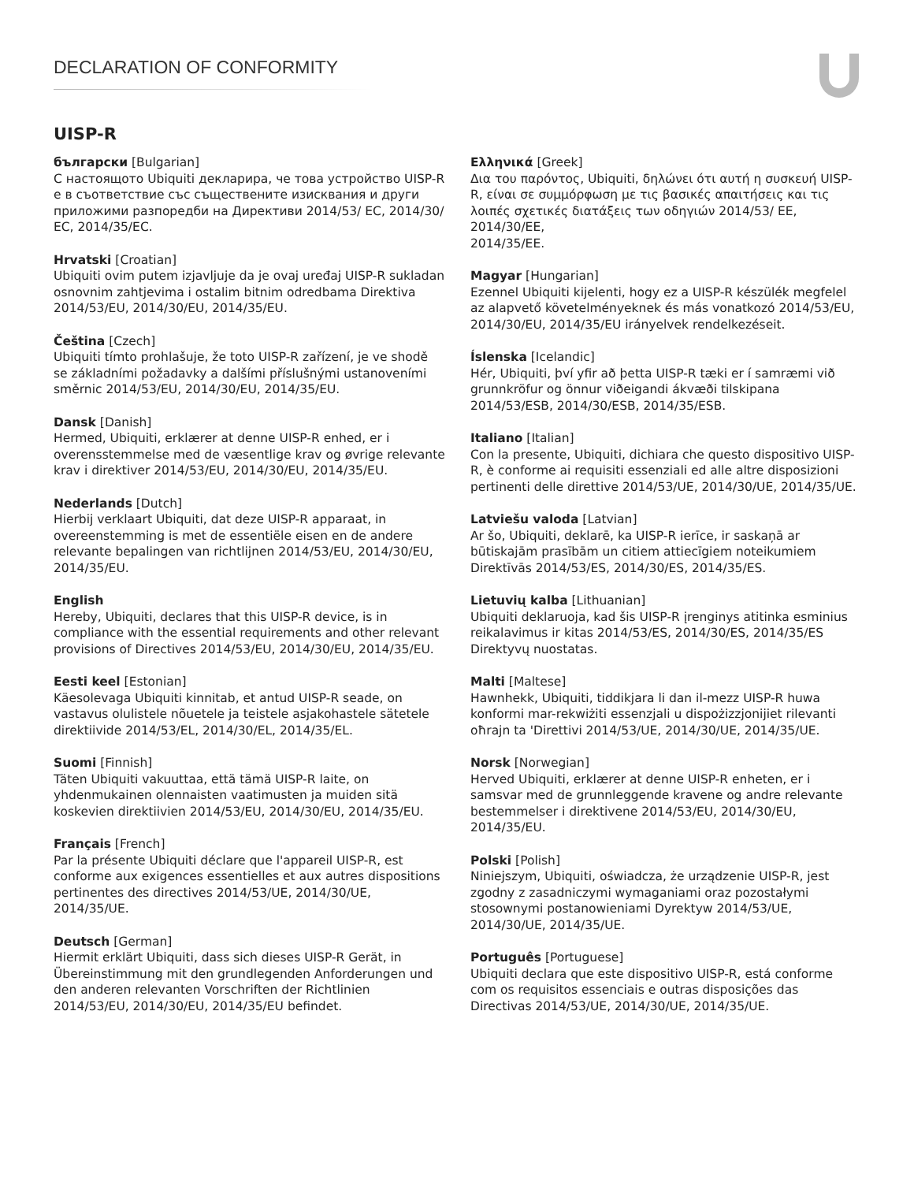DECLARATION OF CONFORMITY
UISP-R
български [Bulgarian]
С настоящото Ubiquiti декларира, че това устройство UISP-R е в съответствие със съществените изисквания и други приложими разпоредби на Директиви 2014/53/ EC, 2014/30/ЕС, 2014/35/ЕС.
Hrvatski [Croatian]
Ubiquiti ovim putem izjavljuje da je ovaj uređaj UISP-R sukladan osnovnim zahtjevima i ostalim bitnim odredbama Direktiva 2014/53/EU, 2014/30/EU, 2014/35/EU.
Čeština [Czech]
Ubiquiti tímto prohlašuje, že toto UISP-R zařízení, je ve shodě se základními požadavky a dalšími příslušnými ustanoveními směrnic 2014/53/EU, 2014/30/EU, 2014/35/EU.
Dansk [Danish]
Hermed, Ubiquiti, erklærer at denne UISP-R enhed, er i overensstemmelse med de væsentlige krav og øvrige relevante krav i direktiver 2014/53/EU, 2014/30/EU, 2014/35/EU.
Nederlands [Dutch]
Hierbij verklaart Ubiquiti, dat deze UISP-R apparaat, in overeenstemming is met de essentiële eisen en de andere relevante bepalingen van richtlijnen 2014/53/EU, 2014/30/EU, 2014/35/EU.
English
Hereby, Ubiquiti, declares that this UISP-R device, is in compliance with the essential requirements and other relevant provisions of Directives 2014/53/EU, 2014/30/EU, 2014/35/EU.
Eesti keel [Estonian]
Käesolevaga Ubiquiti kinnitab, et antud UISP-R seade, on vastavus olulistele nõuetele ja teistele asjakohastele sätetele direktiivide 2014/53/EL, 2014/30/EL, 2014/35/EL.
Suomi [Finnish]
Täten Ubiquiti vakuuttaa, että tämä UISP-R laite, on yhdenmukainen olennaisten vaatimusten ja muiden sitä koskevien direktiivien 2014/53/EU, 2014/30/EU, 2014/35/EU.
Français [French]
Par la présente Ubiquiti déclare que l'appareil UISP-R, est conforme aux exigences essentielles et aux autres dispositions pertinentes des directives 2014/53/UE, 2014/30/UE, 2014/35/UE.
Deutsch [German]
Hiermit erklärt Ubiquiti, dass sich dieses UISP-R Gerät, in Übereinstimmung mit den grundlegenden Anforderungen und den anderen relevanten Vorschriften der Richtlinien 2014/53/EU, 2014/30/EU, 2014/35/EU befindet.
Ελληνικά [Greek]
Δια του παρόντος, Ubiquiti, δηλώνει ότι αυτή η συσκευή UISP-R, είναι σε συμμόρφωση με τις βασικές απαιτήσεις και τις λοιπές σχετικές διατάξεις των οδηγιών 2014/53/ EE, 2014/30/EE,
2014/35/EE.
Magyar [Hungarian]
Ezennel Ubiquiti kijelenti, hogy ez a UISP-R készülék megfelel az alapvető követelményeknek és más vonatkozó 2014/53/EU, 2014/30/EU, 2014/35/EU irányelvek rendelkezéseit.
Íslenska [Icelandic]
Hér, Ubiquiti, því yfir að þetta UISP-R tæki er í samræmi við grunnkröfur og önnur viðeigandi ákvæði tilskipana 2014/53/ESB, 2014/30/ESB, 2014/35/ESB.
Italiano [Italian]
Con la presente, Ubiquiti, dichiara che questo dispositivo UISP-R, è conforme ai requisiti essenziali ed alle altre disposizioni pertinenti delle direttive 2014/53/UE, 2014/30/UE, 2014/35/UE.
Latviešu valoda [Latvian]
Ar šo, Ubiquiti, deklarē, ka UISP-R ierīce, ir saskaņā ar būtiskajām prasībām un citiem attiecīgiem noteikumiem Direktīvās 2014/53/ES, 2014/30/ES, 2014/35/ES.
Lietuvių kalba [Lithuanian]
Ubiquiti deklaruoja, kad šis UISP-R įrenginys atitinka esminius reikalavimus ir kitas 2014/53/ES, 2014/30/ES, 2014/35/ES Direktyvų nuostatas.
Malti [Maltese]
Hawnhekk, Ubiquiti, tiddikjara li dan il-mezz UISP-R huwa konformi mar-rekwiżiti essenzjali u dispożizzjonijiet rilevanti oħrajn ta 'Direttivi 2014/53/UE, 2014/30/UE, 2014/35/UE.
Norsk [Norwegian]
Herved Ubiquiti, erklærer at denne UISP-R enheten, er i samsvar med de grunnleggende kravene og andre relevante bestemmelser i direktivene 2014/53/EU, 2014/30/EU, 2014/35/EU.
Polski [Polish]
Niniejszym, Ubiquiti, oświadcza, że urządzenie UISP-R, jest zgodny z zasadniczymi wymaganiami oraz pozostałymi stosownymi postanowieniami Dyrektyw 2014/53/UE, 2014/30/UE, 2014/35/UE.
Português [Portuguese]
Ubiquiti declara que este dispositivo UISP-R, está conforme com os requisitos essenciais e outras disposições das Directivas 2014/53/UE, 2014/30/UE, 2014/35/UE.